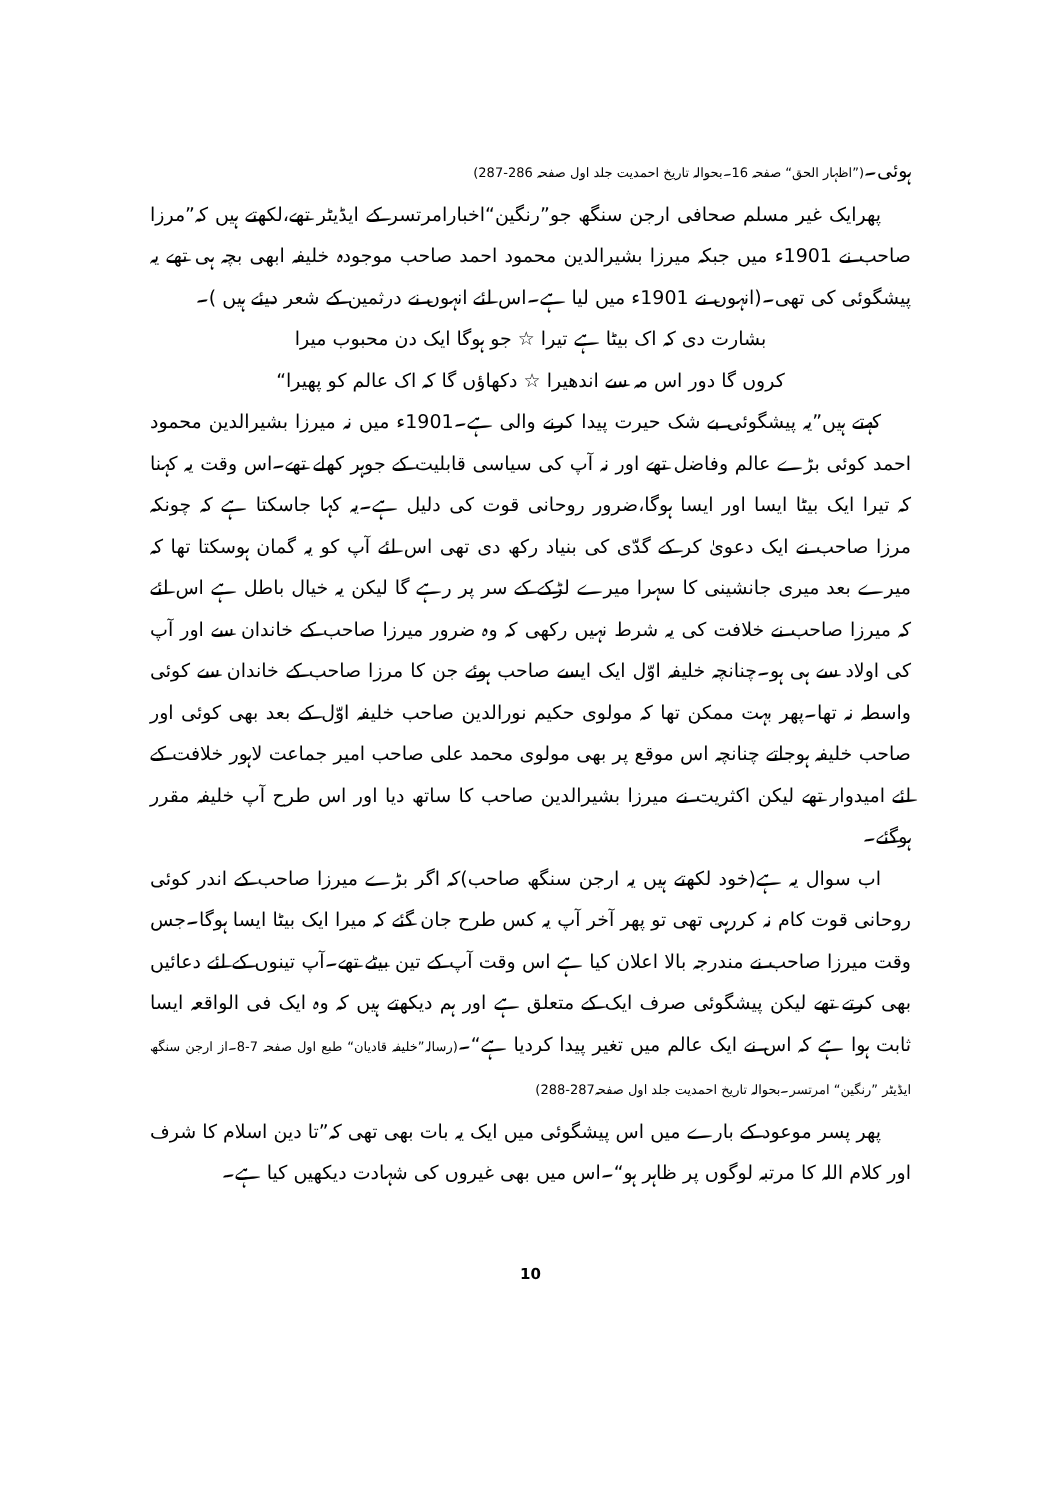ہوئی۔(”اظہار الحق“ صفحہ 16۔بحوالہ تاریخ احمدیت جلد اول صفحہ 286-287)
پھرایک غیر مسلم صحافی ارجن سنگھ جو”رنگین“اخبارامرتسر کے ایڈیٹر تھے،لکھتے ہیں کہ”مرزا صاحب نے 1901ء میں جبکہ میرزا بشیرالدین محمود احمد صاحب موجودہ خلیفہ ابھی بچہ ہی تھے یہ پیشگوئی کی تھی۔(انہوں نے 1901ء میں لیا ہے۔اس لئے انہوں نے درثمین کے شعر دیئے ہیں )۔
بشارت دی کہ اک بیٹا ہے تیرا ☆ جو ہوگا ایک دن محبوب میرا
کروں گا دور اس مہ سے اندھیرا ☆ دکھاؤں گا کہ اک عالم کو پھیرا“
کہتے ہیں”یہ پیشگوئی بے شک حیرت پیدا کرنے والی ہے۔1901ء میں نہ میرزا بشیرالدین محمود احمد کوئی بڑے عالم وفاضل تھے اور نہ آپ کی سیاسی قابلیت کے جوہر کھلے تھے۔اس وقت یہ کہنا کہ تیرا ایک بیٹا ایسا اور ایسا ہوگا،ضرور روحانی قوت کی دلیل ہے۔یہ کہا جاسکتا ہے کہ چونکہ مرزا صاحب نے ایک دعویٰ کر کے گدّی کی بنیاد رکھ دی تھی اس لئے آپ کو یہ گمان ہوسکتا تھا کہ میرے بعد میری جانشینی کا سہرا میرے لڑکے کے سر پر رہے گا لیکن یہ خیال باطل ہے اس لئے کہ میرزا صاحب نے خلافت کی یہ شرط نہیں رکھی کہ وہ ضرور میرزا صاحب کے خاندان سے اور آپ کی اولاد سے ہی ہو۔چنانچہ خلیفہ اوّل ایک ایسے صاحب ہوئے جن کا مرزا صاحب کے خاندان سے کوئی واسطہ نہ تھا۔پھر بہت ممکن تھا کہ مولوی حکیم نورالدین صاحب خلیفہ اوّل کے بعد بھی کوئی اور صاحب خلیفہ ہوجاتے چنانچہ اس موقع پر بھی مولوی محمد علی صاحب امیر جماعت لاہور خلافت کے لئے امیدوار تھے لیکن اکثریت نے میرزا بشیرالدین صاحب کا ساتھ دیا اور اس طرح آپ خلیفہ مقرر ہوگئے۔
اب سوال یہ ہے(خود لکھتے ہیں یہ ارجن سنگھ صاحب)کہ اگر بڑے میرزا صاحب کے اندر کوئی روحانی قوت کام نہ کررہی تھی تو پھر آخر آپ یہ کس طرح جان گئے کہ میرا ایک بیٹا ایسا ہوگا۔جس وقت میرزا صاحب نے مندرجہ بالا اعلان کیا ہے اس وقت آپ کے تین بیٹے تھے۔آپ تینوں کے لئے دعائیں بھی کرتے تھے لیکن پیشگوئی صرف ایک کے متعلق ہے اور ہم دیکھتے ہیں کہ وہ ایک فی الواقعہ ایسا ثابت ہوا ہے کہ اس نے ایک عالم میں تغیر پیدا کردیا ہے“۔(رسالہ”خلیفہ قادیان“ طبع اول صفحہ 7-8۔از ارجن سنگھ ایڈیٹر ”رنگین“ امرتسر۔بحوالہ تاریخ احمدیت جلد اول صفحہ287-288)
پھر پسر موعود کے بارے میں اس پیشگوئی میں ایک یہ بات بھی تھی کہ”تا دین اسلام کا شرف اور کلام اللہ کا مرتبہ لوگوں پر ظاہر ہو“۔اس میں بھی غیروں کی شہادت دیکھیں کیا ہے۔
10